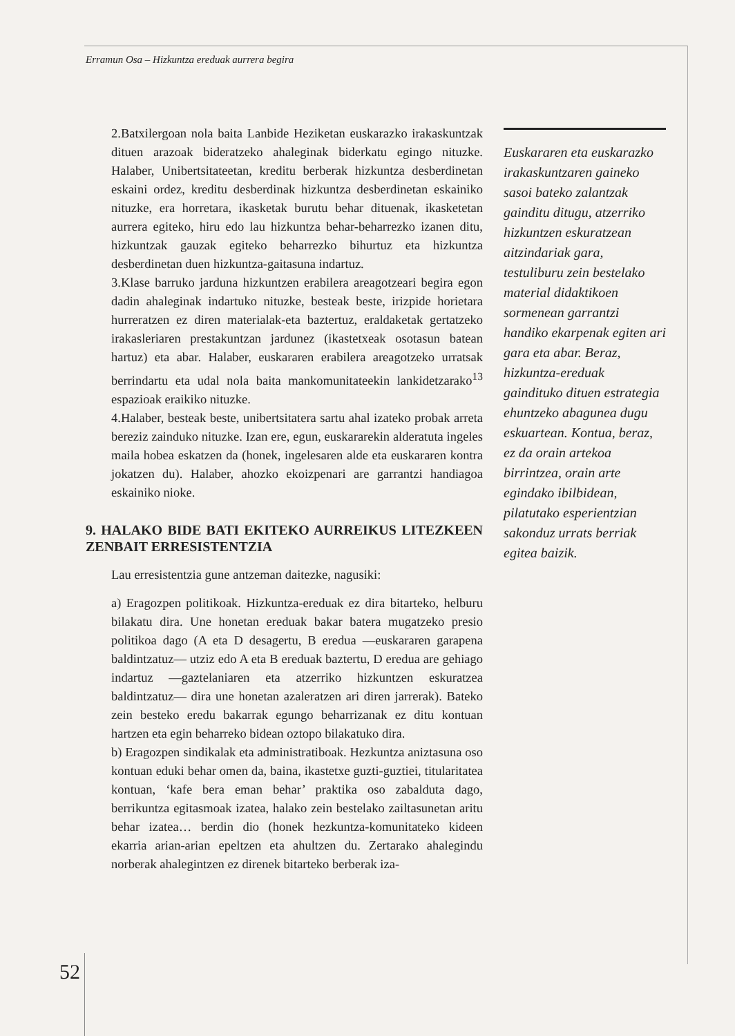Erramun Osa – Hizkuntza ereduak aurrera begira
2.Batxilergoan nola baita Lanbide Heziketan euskarazko irakaskuntzak dituen arazoak bideratzeko ahaleginak biderkatu egingo nituzke. Halaber, Unibertsitateetan, kreditu berberak hizkuntza desberdinetan eskaini ordez, kreditu desberdinak hizkuntza desberdinetan eskainiko nituzke, era horretara, ikasketak burutu behar dituenak, ikasketetan aurrera egiteko, hiru edo lau hizkuntza behar-beharrezko izanen ditu, hizkuntzak gauzak egiteko beharrezko bihurtuz eta hizkuntza desberdinetan duen hizkuntza-gaitasuna indartuz.
3.Klase barruko jarduna hizkuntzen erabilera areagotzeari begira egon dadin ahaleginak indartuko nituzke, besteak beste, irizpide horietara hurreratzen ez diren materialak-eta baztertuz, eraldaketak gertatzeko irakasleriaren prestakuntzan jardunez (ikastetxeak osotasun batean hartuz) eta abar. Halaber, euskararen erabilera areagotzeko urratsak berrindartu eta udal nola baita mankomunitateekin lankidetzarako<sup>13</sup> espazioak eraikiko nituzke.
4.Halaber, besteak beste, unibertsitatera sartu ahal izateko probak arreta bereziz zainduko nituzke. Izan ere, egun, euskararekin alderatuta ingeles maila hobea eskatzen da (honek, ingelesaren alde eta euskararen kontra jokatzen du). Halaber, ahozko ekoizpenari are garrantzi handiagoa eskainiko nioke.
9. HALAKO BIDE BATI EKITEKO AURREIKUS LITEZKEEN ZENBAIT ERRESISTENTZIA
Lau erresistentzia gune antzeman daitezke, nagusiki:
a) Eragozpen politikoak. Hizkuntza-ereduak ez dira bitarteko, helburu bilakatu dira. Une honetan ereduak bakar batera mugatzeko presio politikoa dago (A eta D desagertu, B eredua —euskararen garapena baldintzatuz— utziz edo A eta B ereduak baztertu, D eredua are gehiago indartuz —gaztelaniaren eta atzerriko hizkuntzen eskuratzea baldintzatuz— dira une honetan azaleratzen ari diren jarrerak). Bateko zein besteko eredu bakarrak egungo beharrizanak ez ditu kontuan hartzen eta egin beharreko bidean oztopo bilakatuko dira.
b) Eragozpen sindikalak eta administratiboak. Hezkuntza aniztasuna oso kontuan eduki behar omen da, baina, ikastetxe guzti-guztiei, titularitatea kontuan, ‘kafe bera eman behar’ praktika oso zabalduta dago, berrikuntza egitasmoak izatea, halako zein bestelako zailtasunetan aritu behar izatea… berdin dio (honek hezkuntza-komunitateko kideen ekarria arian-arian epeltzen eta ahultzen du. Zertarako ahalegindu norberak ahalegintzen ez direnek bitarteko berberak iza-
Euskararen eta euskarazko irakaskuntzaren gaineko sasoi bateko zalantzak gainditu ditugu, atzerriko hizkuntzen eskuratzean aitzindariak gara, testuliburu zein bestelako material didaktikoen sormenean garrantzi handiko ekarpenak egiten ari gara eta abar. Beraz, hizkuntza-ereduak gaindituko dituen estrategia ehuntzeko abagunea dugu eskuartean. Kontua, beraz, ez da orain artekoa birrintzea, orain arte egindako ibilbidean, pilatutako esperientzian sakonduz urrats berriak egitea baizik.
52